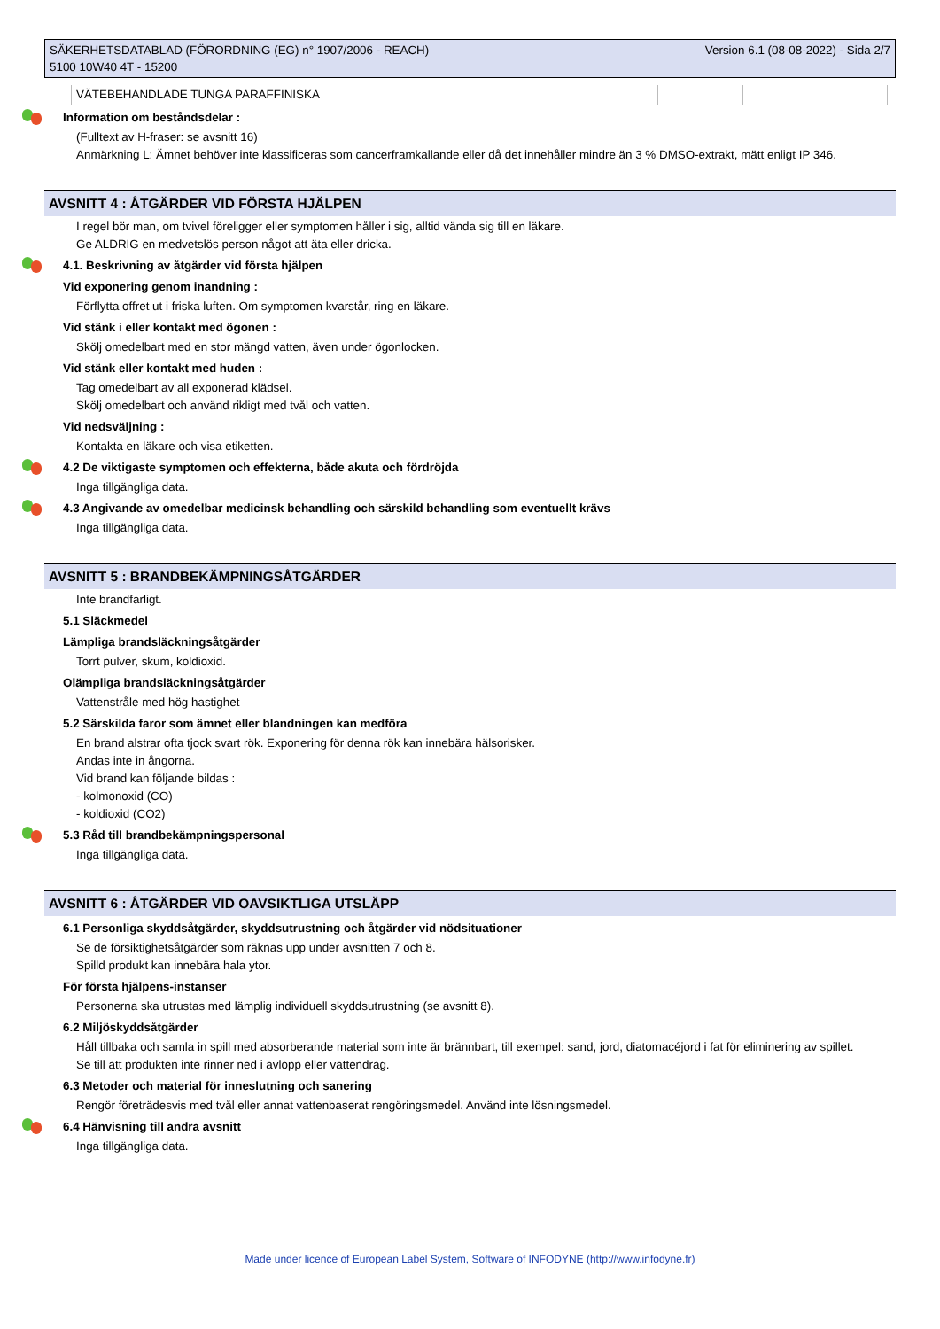SÄKERHETSDATABLAD (FÖRORDNING (EG) n° 1907/2006 - REACH)
5100 10W40 4T - 15200
Version 6.1 (08-08-2022) - Sida 2/7
| VÄTEBEHANDLADE TUNGA PARAFFINISKA | | | |
Information om beståndsdelar :
(Fulltext av H-fraser: se avsnitt 16)
Anmärkning L: Ämnet behöver inte klassificeras som cancerframkallande eller då det innehåller mindre än 3 % DMSO-extrakt, mätt enligt IP 346.
AVSNITT 4 : ÅTGÄRDER VID FÖRSTA HJÄLPEN
I regel bör man, om tvivel föreligger eller symptomen håller i sig, alltid vända sig till en läkare.
Ge ALDRIG en medvetslös person något att äta eller dricka.
4.1. Beskrivning av åtgärder vid första hjälpen
Vid exponering genom inandning :
Förflytta offret ut i friska luften. Om symptomen kvarstår, ring en läkare.
Vid stänk i eller kontakt med ögonen :
Skölj omedelbart med en stor mängd vatten, även under ögonlocken.
Vid stänk eller kontakt med huden :
Tag omedelbart av all exponerad klädsel.
Skölj omedelbart och använd rikligt med tvål och vatten.
Vid nedsväljning :
Kontakta en läkare och visa etiketten.
4.2 De viktigaste symptomen och effekterna, både akuta och fördröjda
Inga tillgängliga data.
4.3 Angivande av omedelbar medicinsk behandling och särskild behandling som eventuellt krävs
Inga tillgängliga data.
AVSNITT 5 : BRANDBEKÄMPNINGSÅTGÄRDER
Inte brandfarligt.
5.1 Släckmedel
Lämpliga brandsläckningsåtgärder
Torrt pulver, skum, koldioxid.
Olämpliga brandsläckningsåtgärder
Vattenstråle med hög hastighet
5.2 Särskilda faror som ämnet eller blandningen kan medföra
En brand alstrar ofta tjock svart rök. Exponering för denna rök kan innebära hälsorisker.
Andas inte in ångorna.
Vid brand kan följande bildas :
- kolmonoxid (CO)
- koldioxid (CO2)
5.3 Råd till brandbekämpningspersonal
Inga tillgängliga data.
AVSNITT 6 : ÅTGÄRDER VID OAVSIKTLIGA UTSLÄPP
6.1 Personliga skyddsåtgärder, skyddsutrustning och åtgärder vid nödsituationer
Se de försiktighetsåtgärder som räknas upp under avsnitten 7 och 8.
Spilld produkt kan innebära hala ytor.
För första hjälpens-instanser
Personerna ska utrustas med lämplig individuell skyddsutrustning (se avsnitt 8).
6.2 Miljöskyddsåtgärder
Håll tillbaka och samla in spill med absorberande material som inte är brännbart, till exempel: sand, jord, diatomacéjord i fat för eliminering av spillet.
Se till att produkten inte rinner ned i avlopp eller vattendrag.
6.3 Metoder och material för inneslutning och sanering
Rengör företrädesvis med tvål eller annat vattenbaserat rengöringsmedel. Använd inte lösningsmedel.
6.4 Hänvisning till andra avsnitt
Inga tillgängliga data.
Made under licence of European Label System, Software of INFODYNE (http://www.infodyne.fr)